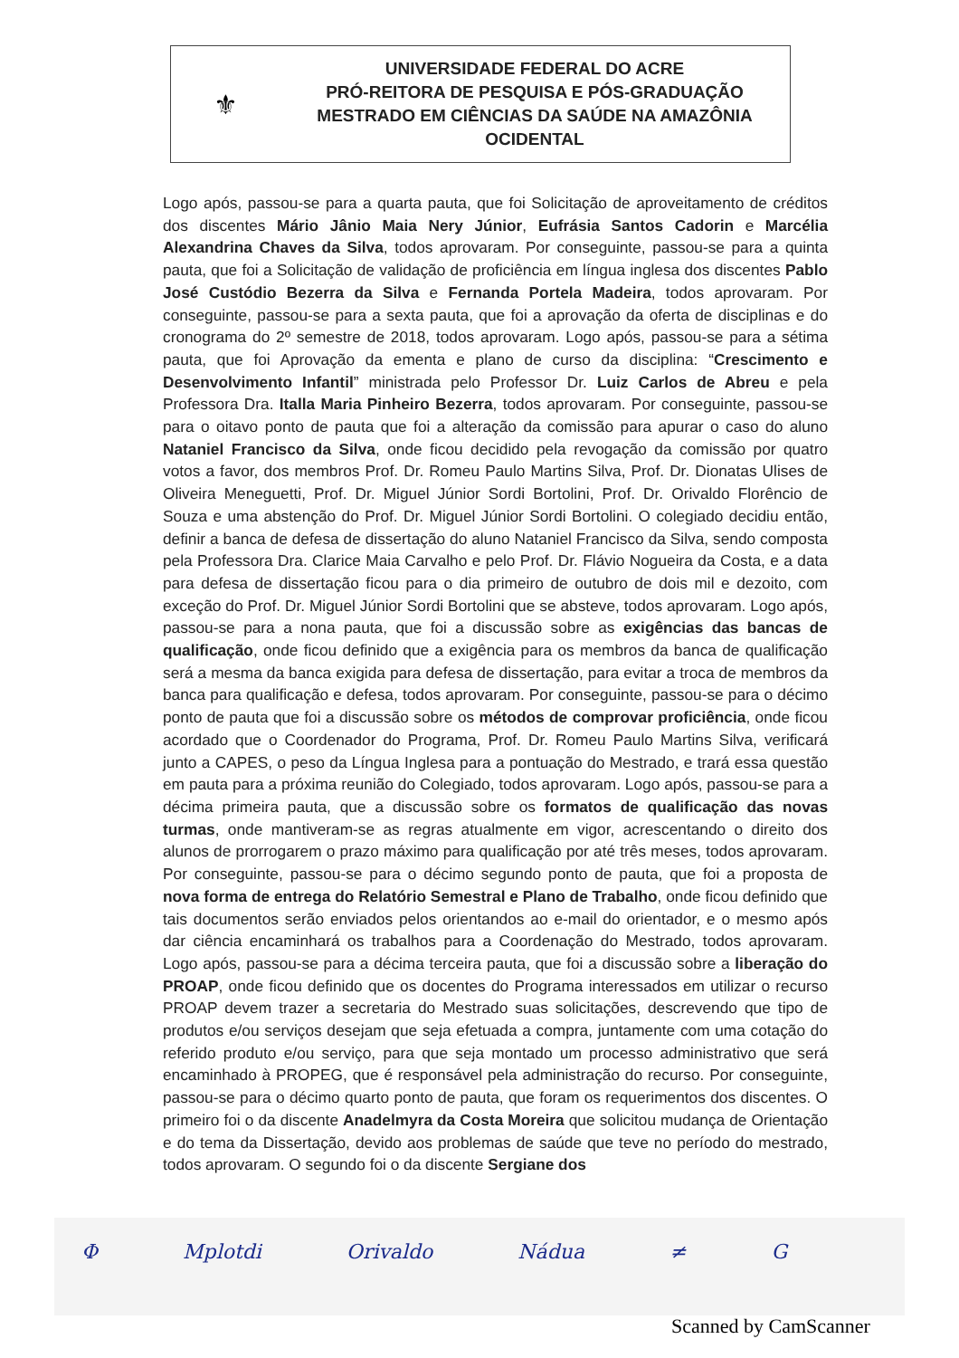⚜
UNIVERSIDADE FEDERAL DO ACRE
PRÓ-REITORA DE PESQUISA E PÓS-GRADUAÇÃO
MESTRADO EM CIÊNCIAS DA SAÚDE NA AMAZÔNIA
OCIDENTAL
Logo após, passou-se para a quarta pauta, que foi Solicitação de aproveitamento de créditos dos discentes Mário Jânio Maia Nery Júnior, Eufrásia Santos Cadorin e Marcélia Alexandrina Chaves da Silva, todos aprovaram. Por conseguinte, passou-se para a quinta pauta, que foi a Solicitação de validação de proficiência em língua inglesa dos discentes Pablo José Custódio Bezerra da Silva e Fernanda Portela Madeira, todos aprovaram. Por conseguinte, passou-se para a sexta pauta, que foi a aprovação da oferta de disciplinas e do cronograma do 2º semestre de 2018, todos aprovaram. Logo após, passou-se para a sétima pauta, que foi Aprovação da ementa e plano de curso da disciplina: “Crescimento e Desenvolvimento Infantil” ministrada pelo Professor Dr. Luiz Carlos de Abreu e pela Professora Dra. Italla Maria Pinheiro Bezerra, todos aprovaram. Por conseguinte, passou-se para o oitavo ponto de pauta que foi a alteração da comissão para apurar o caso do aluno Nataniel Francisco da Silva, onde ficou decidido pela revogação da comissão por quatro votos a favor, dos membros Prof. Dr. Romeu Paulo Martins Silva, Prof. Dr. Dionatas Ulises de Oliveira Meneguetti, Prof. Dr. Miguel Júnior Sordi Bortolini, Prof. Dr. Orivaldo Florêncio de Souza e uma abstenção do Prof. Dr. Miguel Júnior Sordi Bortolini. O colegiado decidiu então, definir a banca de defesa de dissertação do aluno Nataniel Francisco da Silva, sendo composta pela Professora Dra. Clarice Maia Carvalho e pelo Prof. Dr. Flávio Nogueira da Costa, e a data para defesa de dissertação ficou para o dia primeiro de outubro de dois mil e dezoito, com exceção do Prof. Dr. Miguel Júnior Sordi Bortolini que se absteve, todos aprovaram. Logo após, passou-se para a nona pauta, que foi a discussão sobre as exigências das bancas de qualificação, onde ficou definido que a exigência para os membros da banca de qualificação será a mesma da banca exigida para defesa de dissertação, para evitar a troca de membros da banca para qualificação e defesa, todos aprovaram. Por conseguinte, passou-se para o décimo ponto de pauta que foi a discussão sobre os métodos de comprovar proficiência, onde ficou acordado que o Coordenador do Programa, Prof. Dr. Romeu Paulo Martins Silva, verificará junto a CAPES, o peso da Língua Inglesa para a pontuação do Mestrado, e trará essa questão em pauta para a próxima reunião do Colegiado, todos aprovaram. Logo após, passou-se para a décima primeira pauta, que a discussão sobre os formatos de qualificação das novas turmas, onde mantiveram-se as regras atualmente em vigor, acrescentando o direito dos alunos de prorrogarem o prazo máximo para qualificação por até três meses, todos aprovaram. Por conseguinte, passou-se para o décimo segundo ponto de pauta, que foi a proposta de nova forma de entrega do Relatório Semestral e Plano de Trabalho, onde ficou definido que tais documentos serão enviados pelos orientandos ao e-mail do orientador, e o mesmo após dar ciência encaminhará os trabalhos para a Coordenação do Mestrado, todos aprovaram. Logo após, passou-se para a décima terceira pauta, que foi a discussão sobre a liberação do PROAP, onde ficou definido que os docentes do Programa interessados em utilizar o recurso PROAP devem trazer a secretaria do Mestrado suas solicitações, descrevendo que tipo de produtos e/ou serviços desejam que seja efetuada a compra, juntamente com uma cotação do referido produto e/ou serviço, para que seja montado um processo administrativo que será encaminhado à PROPEG, que é responsável pela administração do recurso. Por conseguinte, passou-se para o décimo quarto ponto de pauta, que foram os requerimentos dos discentes. O primeiro foi o da discente Anadelmyra da Costa Moreira que solicitou mudança de Orientação e do tema da Dissertação, devido aos problemas de saúde que teve no período do mestrado, todos aprovaram. O segundo foi o da discente Sergiane dos
Φ Mplotdi Orivaldo Nádua ≠ G
Scanned by CamScanner